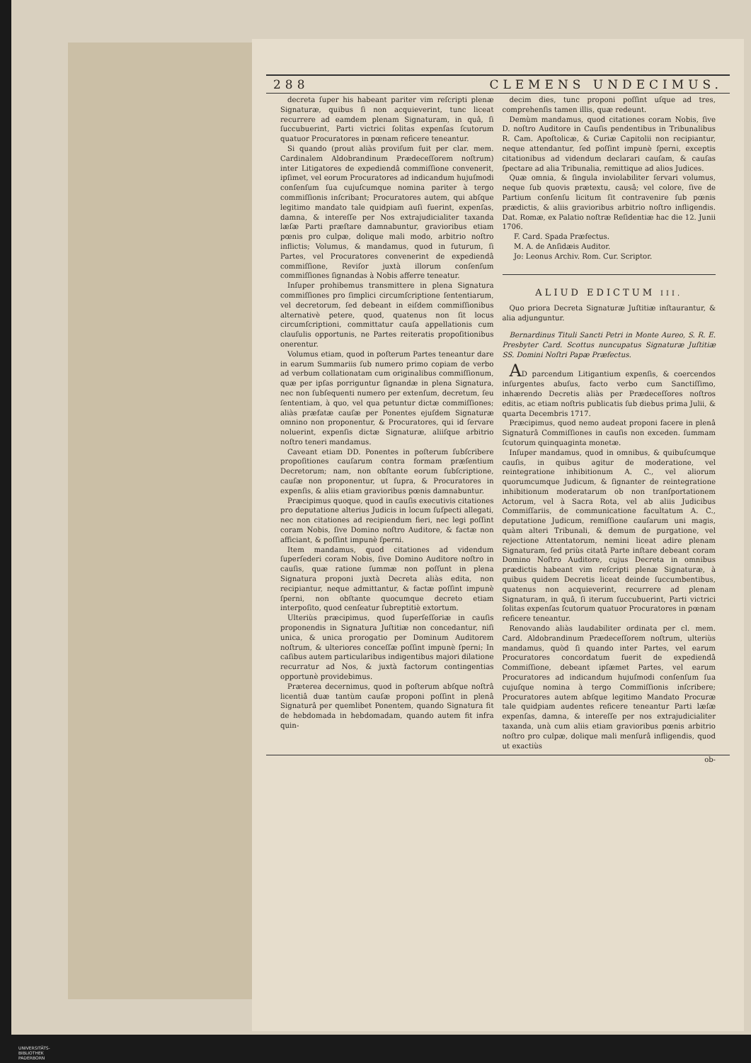288 CLEMENS UNDECIMUS.
decreta ſuper his habeant pariter vim reſcripti plenæ Signaturæ, quibus ſi non acquieverint, tunc liceat recurrere ad eamdem plenam Signaturam, in quâ, ſi ſuccubuerint, Parti victrici ſolitas expenſas ſcutorum quatuor Procuratores in pœnam reficere teneantur.
Si quando (prout aliàs proviſum fuit per clar. mem. Cardinalem Aldobrandinum Prædeceſſorem noſtrum) inter Litigatores de expediendâ commiſſione convenerit, ipſimet, vel eorum Procuratores ad indicandum hujuſmodi conſenſum ſua cujuſcumque nomina pariter à tergo commiſſionis inſcribant; Procuratores autem, qui abſque legitimo mandato tale quidpiam auſi fuerint, expenſas, damna, & intereſſe per Nos extrajudicialiter taxanda læſæ Parti præſtare damnabuntur, gravioribus etiam pœnis pro culpæ, dolique mali modo, arbitrio noſtro inflictis; Volumus, & mandamus, quod in futurum, ſi Partes, vel Procuratores convenerint de expediendâ commiſſione, Reviſor juxtà illorum conſenſum commiſſiones ſignandas à Nobis afferre teneatur.
Inſuper prohibemus transmittere in plena Signatura commiſſiones pro ſimplici circumſcriptione ſententiarum, vel decretorum, ſed debeant in eiſdem commiſſionibus alternativè petere, quod, quatenus non ſit locus circumſcriptioni, committatur cauſa appellationis cum clauſulis opportunis, ne Partes reiteratis propoſitionibus onerentur.
Volumus etiam, quod in poſterum Partes teneantur dare in earum Summariis ſub numero primo copiam de verbo ad verbum collationatam cum originalibus commiſſionum, quæ per ipſas porriguntur ſignandæ in plena Signatura, nec non ſubſequenti numero per extenſum, decretum, ſeu ſententiam, à quo, vel qua petuntur dictæ commiſſiones; aliàs præfatæ cauſæ per Ponentes ejuſdem Signaturæ omnino non proponentur, & Procuratores, qui id ſervare noluerint, expenſis dictæ Signaturæ, aliiſque arbitrio noſtro teneri mandamus.
Caveant etiam DD. Ponentes in poſterum ſubſcribere propoſitiones cauſarum contra formam præſentium Decretorum; nam, non obſtante eorum ſubſcriptione, cauſæ non proponentur, ut ſupra, & Procuratores in expenſis, & aliis etiam gravioribus pœnis damnabuntur.
Præcipimus quoque, quod in cauſis executivis citationes pro deputatione alterius Judicis in locum ſuſpecti allegati, nec non citationes ad recipiendum fieri, nec legi poſſint coram Nobis, ſive Domino noſtro Auditore, & factæ non afficiant, & poſſint impunè ſperni.
Item mandamus, quod citationes ad videndum ſuperſederi coram Nobis, ſive Domino Auditore noſtro in cauſis, quæ ratione ſummæ non poſſunt in plena Signatura proponi juxtà Decreta aliàs edita, non recipiantur, neque admittantur, & factæ poſſint impunè ſperni, non obſtante quocumque decreto etiam interpoſito, quod cenſeatur ſubreptitiè extortum.
Ulteriùs præcipimus, quod ſuperſeſſoriæ in cauſis proponendis in Signatura Juſtitiæ non concedantur, niſi unica, & unica prorogatio per Dominum Auditorem noſtrum, & ulteriores conceſſæ poſſint impunè ſperni; In caſibus autem particularibus indigentibus majori dilatione recurratur ad Nos, & juxtà factorum contingentias opportunè providebimus.
Præterea decernimus, quod in poſterum abſque noſtrâ licentiâ duæ tantùm cauſæ proponi poſſint in plenâ Signaturâ per quemlibet Ponentem, quando Signatura fit de hebdomada in hebdomadam, quando autem fit infra quin-
decim dies, tunc proponi poſſint uſque ad tres, comprehenſis tamen illis, quæ redeunt.
Demùm mandamus, quod citationes coram Nobis, ſive D. noſtro Auditore in Cauſis pendentibus in Tribunalibus R. Cam. Apoſtolicæ, & Curiæ Capitolii non recipiantur, neque attendantur, ſed poſſint impunè ſperni, exceptis citationibus ad videndum declarari cauſam, & cauſas ſpectare ad alia Tribunalia, remittique ad alios Judices.
Quæ omnia, & ſingula inviolabiliter ſervari volumus, neque ſub quovis prætextu, causâ; vel colore, ſive de Partium conſenſu licitum ſit contravenire ſub pœnis prædictis, & aliis gravioribus arbitrio noſtro infligendis. Dat. Romæ, ex Palatio noſtræ Reſidentiæ hac die 12. Junii 1706.
F. Card. Spada Præfectus.
M. A. de Anſidæis Auditor.
Jo: Leonus Archiv. Rom. Cur. Scriptor.
ALIUD EDICTUM III.
Quo priora Decreta Signaturæ Juſtitiæ inſtaurantur, & alia adjunguntur.
Bernardinus Tituli Sancti Petri in Monte Aureo, S. R. E. Presbyter Card. Scottus nuncupatus Signaturæ Juſtitiæ SS. Domini Noſtri Papæ Præfectus.
AD parcendum Litigantium expenſis, & coercendos inſurgentes abuſus, facto verbo cum Sanctiſſimo, inhærendo Decretis aliàs per Prædeceſſores noſtros editis, ac etiam noſtris publicatis ſub diebus prima Julii, & quarta Decembris 1717.
Præcipimus, quod nemo audeat proponi facere in plenâ Signaturâ Commiſſiones in cauſis non exceden. ſummam ſcutorum quinquaginta monetæ.
Inſuper mandamus, quod in omnibus, & quibuſcumque cauſis, in quibus agitur de moderatione, vel reintegratione inhibitionum A. C., vel aliorum quorumcumque Judicum, & ſignanter de reintegratione inhibitionum moderatarum ob non tranſportationem Actorum, vel à Sacra Rota, vel ab aliis Judicibus Commiſſariis, de communicatione facultatum A. C., deputatione Judicum, remiſſione cauſarum uni magis, quàm alteri Tribunali, & demum de purgatione, vel rejectione Attentatorum, nemini liceat adire plenam Signaturam, ſed priùs citatâ Parte inſtare debeant coram Domino Noſtro Auditore, cujus Decreta in omnibus prædictis habeant vim reſcripti plenæ Signaturæ, à quibus quidem Decretis liceat deinde ſuccumbentibus, quatenus non acquieverint, recurrere ad plenam Signaturam, in quâ, ſi iterum ſuccubuerint, Parti victrici ſolitas expenſas ſcutorum quatuor Procuratores in pœnam reficere teneantur.
Renovando aliàs laudabiliter ordinata per cl. mem. Card. Aldobrandinum Prædeceſſorem noſtrum, ulteriùs mandamus, quòd ſi quando inter Partes, vel earum Procuratores concordatum fuerit de expediendâ Commiſſione, debeant ipſæmet Partes, vel earum Procuratores ad indicandum hujuſmodi conſenſum ſua cujuſque nomina à tergo Commiſſionis inſcribere; Procuratores autem abſque legitimo Mandato Procuræ tale quidpiam audentes reficere teneantur Parti læſæ expenſas, damna, & intereſſe per nos extrajudicialiter taxanda, unà cum aliis etiam gravioribus pœnis arbitrio noſtro pro culpæ, dolique mali menſurâ infligendis, quod ut exactiùs
ob-
UNIVERSITÄTS-
BIBLIOTHEK
PADERBORN